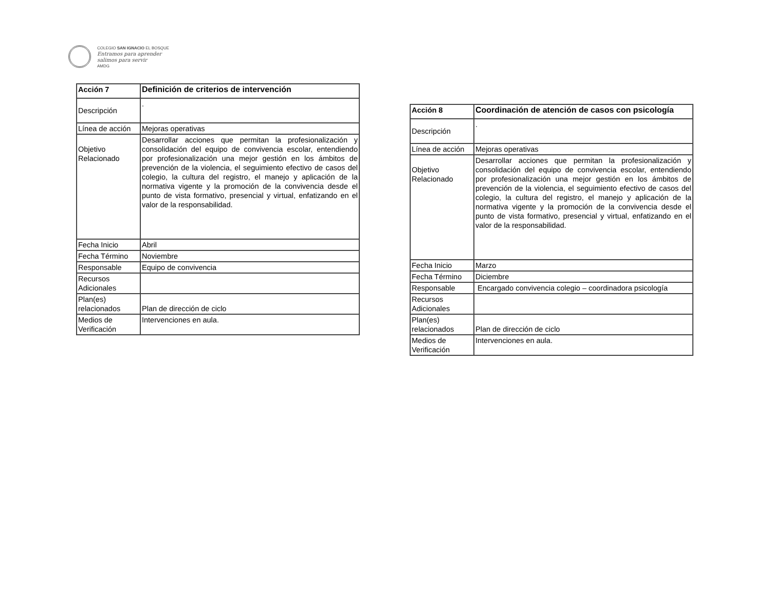COLEGIO SAN IGNACIO EL BOSQUE
Entramos para aprender
salimos para servir
AMDG
| Acción 7 | Definición de criterios de intervención |
| Descripción | . |
| Línea de acción | Mejoras operativas |
| Objetivo Relacionado | Desarrollar acciones que permitan la profesionalización y consolidación del equipo de convivencia escolar, entendiendo por profesionalización una mejor gestión en los ámbitos de prevención de la violencia, el seguimiento efectivo de casos del colegio, la cultura del registro, el manejo y aplicación de la normativa vigente y la promoción de la convivencia desde el punto de vista formativo, presencial y virtual, enfatizando en el valor de la responsabilidad. |
| Fecha Inicio | Abril |
| Fecha Término | Noviembre |
| Responsable | Equipo de convivencia |
| Recursos Adicionales | |
| Plan(es) relacionados | Plan de dirección de ciclo |
| Medios de Verificación | Intervenciones en aula. |
| Acción 8 | Coordinación de atención de casos con psicología |
| Descripción | . |
| Línea de acción | Mejoras operativas |
| Objetivo Relacionado | Desarrollar acciones que permitan la profesionalización y consolidación del equipo de convivencia escolar, entendiendo por profesionalización una mejor gestión en los ámbitos de prevención de la violencia, el seguimiento efectivo de casos del colegio, la cultura del registro, el manejo y aplicación de la normativa vigente y la promoción de la convivencia desde el punto de vista formativo, presencial y virtual, enfatizando en el valor de la responsabilidad. |
| Fecha Inicio | Marzo |
| Fecha Término | Diciembre |
| Responsable | Encargado convivencia colegio – coordinadora psicología |
| Recursos Adicionales | |
| Plan(es) relacionados | Plan de dirección de ciclo |
| Medios de Verificación | Intervenciones en aula. |